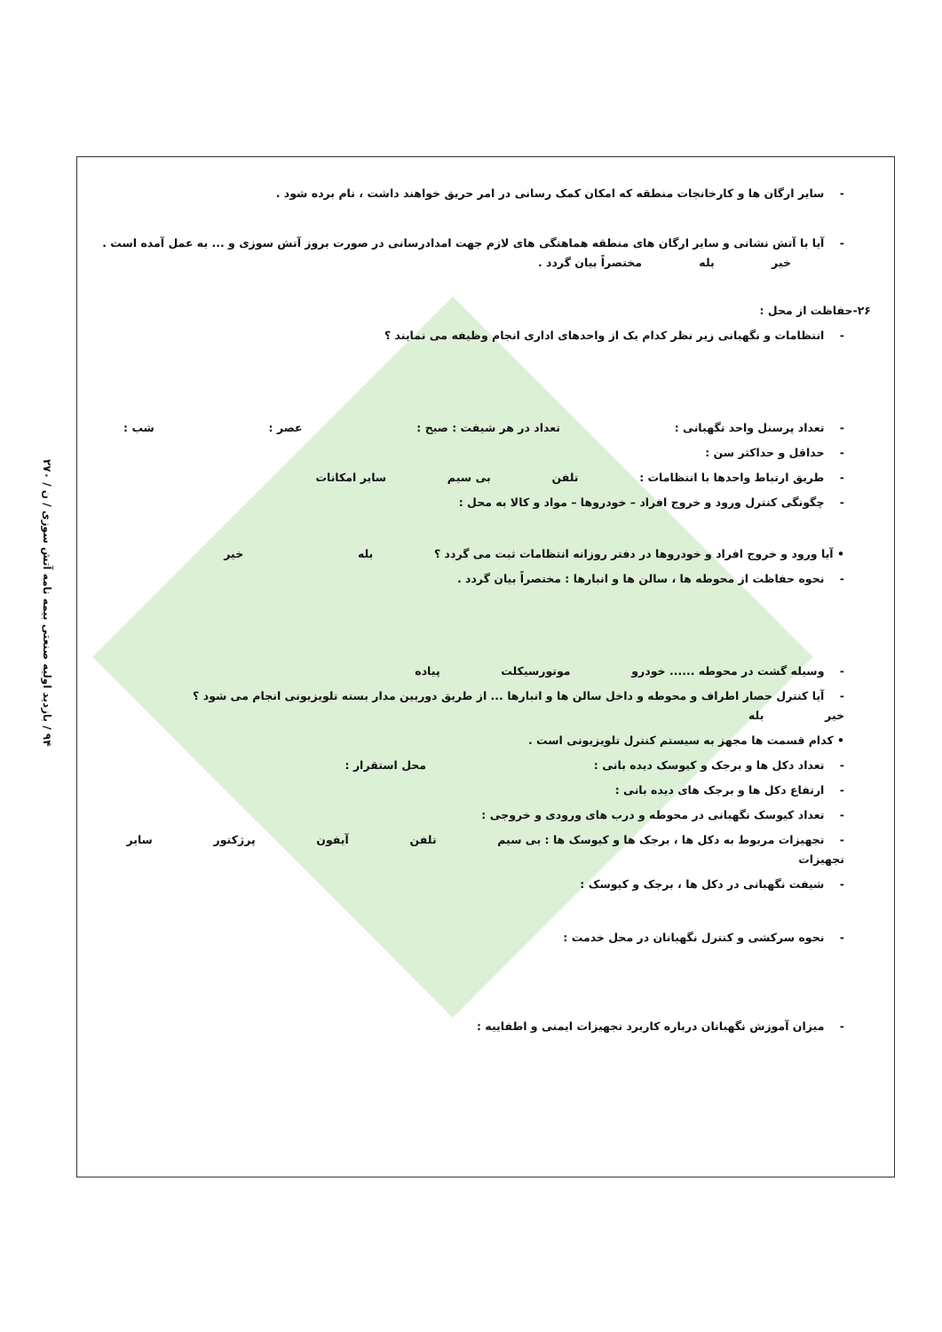۹۴ / بازدید اولیه صنعتی بیمه نامه آتش سوزی / ن / ۲۷۰
- سایر ارگان ها و کارخانجات منطقه که امکان کمک رسانی در امر حریق خواهند داشت ، نام برده شود .
- آیا با آتش نشانی و سایر ارگان های منطقه هماهنگی های لازم جهت امدادرسانی در صورت بروز آتش سوزی و ... به عمل آمده است . خیر بله مختصراً بیان گردد .
۲۶-حفاظت از محل :
- انتظامات و نگهبانی زیر نظر کدام یک از واحدهای اداری انجام وظیفه می نمایند ؟
- تعداد پرسنل واحد نگهبانی : تعداد در هر شیفت : صبح : عصر : شب :
- حداقل و حداکثر سن :
- طریق ارتباط واحدها با انتظامات : تلفن بی سیم سایر امکانات
- چگونگی کنترل ورود و خروج افراد – خودروها – مواد و کالا به محل :
• آیا ورود و خروج افراد و خودروها در دفتر روزانه انتظامات ثبت می گردد ؟ بله خیر
- نحوه حفاظت از محوطه ها ، سالن ها و انبارها : مختصراً بیان گردد .
- وسیله گشت در محوطه ...... خودرو موتورسیکلت پیاده
- آیا کنترل حصار اطراف و محوطه و داخل سالن ها و انبارها ... از طریق دوربین مدار بسته تلویزیونی انجام می شود ؟
خیر بله
• کدام قسمت ها مجهز به سیستم کنترل تلویزیونی است .
- تعداد دکل ها و برجک و کیوسک دیده بانی : محل استقرار :
- ارتفاع دکل ها و برجک های دیده بانی :
- تعداد کیوسک نگهبانی در محوطه و درب های ورودی و خروجی :
- تجهیزات مربوط به دکل ها ، برجک ها و کیوسک ها : بی سیم تلفن آیفون پرژکتور سایر تجهیزات
- شیفت نگهبانی در دکل ها ، برجک و کیوسک :
- نحوه سرکشی و کنترل نگهبانان در محل خدمت :
- میزان آموزش نگهبانان درباره کاربرد تجهیزات ایمنی و اطفاییه :